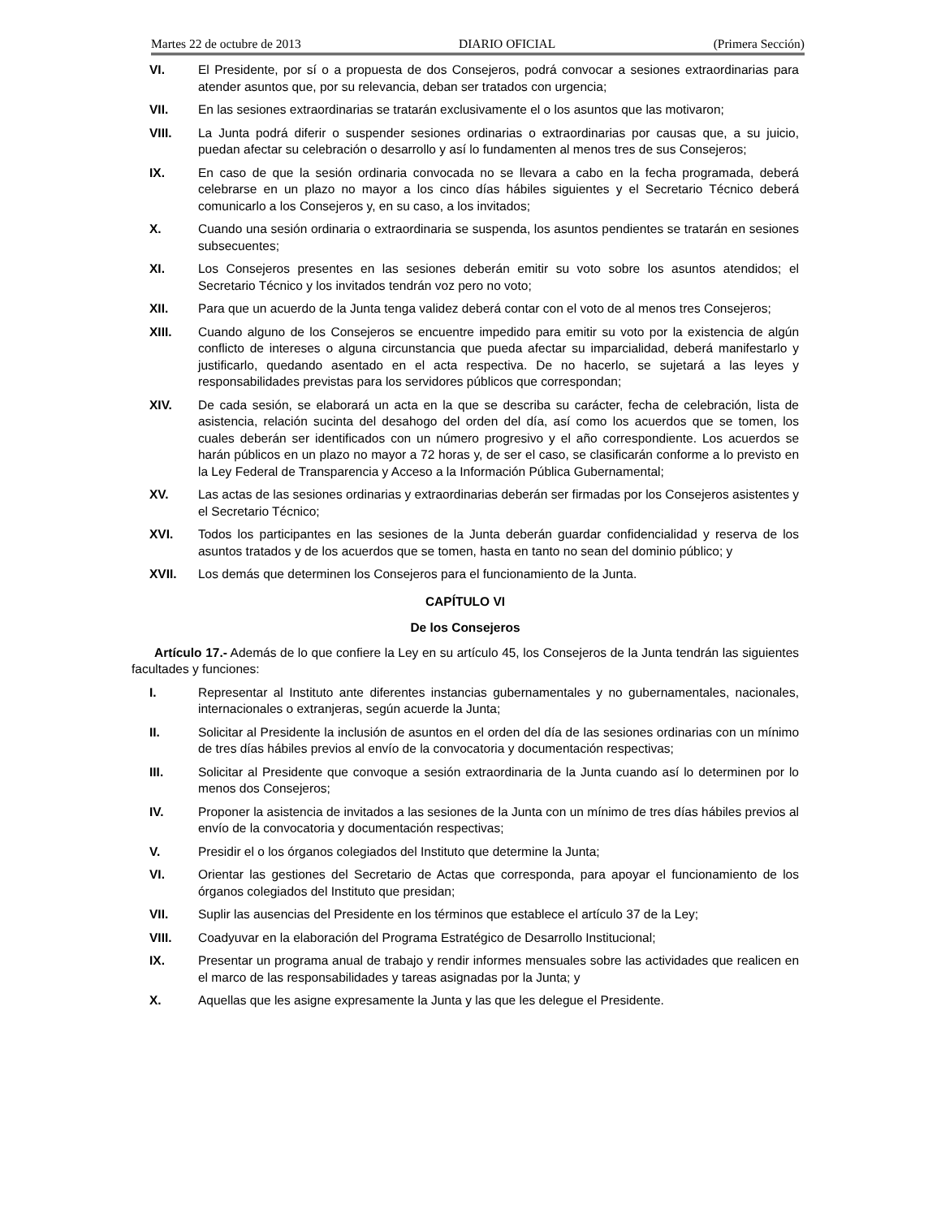Martes 22 de octubre de 2013 DIARIO OFICIAL (Primera Sección)
VI. El Presidente, por sí o a propuesta de dos Consejeros, podrá convocar a sesiones extraordinarias para atender asuntos que, por su relevancia, deban ser tratados con urgencia;
VII. En las sesiones extraordinarias se tratarán exclusivamente el o los asuntos que las motivaron;
VIII. La Junta podrá diferir o suspender sesiones ordinarias o extraordinarias por causas que, a su juicio, puedan afectar su celebración o desarrollo y así lo fundamenten al menos tres de sus Consejeros;
IX. En caso de que la sesión ordinaria convocada no se llevara a cabo en la fecha programada, deberá celebrarse en un plazo no mayor a los cinco días hábiles siguientes y el Secretario Técnico deberá comunicarlo a los Consejeros y, en su caso, a los invitados;
X. Cuando una sesión ordinaria o extraordinaria se suspenda, los asuntos pendientes se tratarán en sesiones subsecuentes;
XI. Los Consejeros presentes en las sesiones deberán emitir su voto sobre los asuntos atendidos; el Secretario Técnico y los invitados tendrán voz pero no voto;
XII. Para que un acuerdo de la Junta tenga validez deberá contar con el voto de al menos tres Consejeros;
XIII. Cuando alguno de los Consejeros se encuentre impedido para emitir su voto por la existencia de algún conflicto de intereses o alguna circunstancia que pueda afectar su imparcialidad, deberá manifestarlo y justificarlo, quedando asentado en el acta respectiva. De no hacerlo, se sujetará a las leyes y responsabilidades previstas para los servidores públicos que correspondan;
XIV. De cada sesión, se elaborará un acta en la que se describa su carácter, fecha de celebración, lista de asistencia, relación sucinta del desahogo del orden del día, así como los acuerdos que se tomen, los cuales deberán ser identificados con un número progresivo y el año correspondiente. Los acuerdos se harán públicos en un plazo no mayor a 72 horas y, de ser el caso, se clasificarán conforme a lo previsto en la Ley Federal de Transparencia y Acceso a la Información Pública Gubernamental;
XV. Las actas de las sesiones ordinarias y extraordinarias deberán ser firmadas por los Consejeros asistentes y el Secretario Técnico;
XVI. Todos los participantes en las sesiones de la Junta deberán guardar confidencialidad y reserva de los asuntos tratados y de los acuerdos que se tomen, hasta en tanto no sean del dominio público; y
XVII. Los demás que determinen los Consejeros para el funcionamiento de la Junta.
CAPÍTULO VI
De los Consejeros
Artículo 17.- Además de lo que confiere la Ley en su artículo 45, los Consejeros de la Junta tendrán las siguientes facultades y funciones:
I. Representar al Instituto ante diferentes instancias gubernamentales y no gubernamentales, nacionales, internacionales o extranjeras, según acuerde la Junta;
II. Solicitar al Presidente la inclusión de asuntos en el orden del día de las sesiones ordinarias con un mínimo de tres días hábiles previos al envío de la convocatoria y documentación respectivas;
III. Solicitar al Presidente que convoque a sesión extraordinaria de la Junta cuando así lo determinen por lo menos dos Consejeros;
IV. Proponer la asistencia de invitados a las sesiones de la Junta con un mínimo de tres días hábiles previos al envío de la convocatoria y documentación respectivas;
V. Presidir el o los órganos colegiados del Instituto que determine la Junta;
VI. Orientar las gestiones del Secretario de Actas que corresponda, para apoyar el funcionamiento de los órganos colegiados del Instituto que presidan;
VII. Suplir las ausencias del Presidente en los términos que establece el artículo 37 de la Ley;
VIII. Coadyuvar en la elaboración del Programa Estratégico de Desarrollo Institucional;
IX. Presentar un programa anual de trabajo y rendir informes mensuales sobre las actividades que realicen en el marco de las responsabilidades y tareas asignadas por la Junta; y
X. Aquellas que les asigne expresamente la Junta y las que les delegue el Presidente.